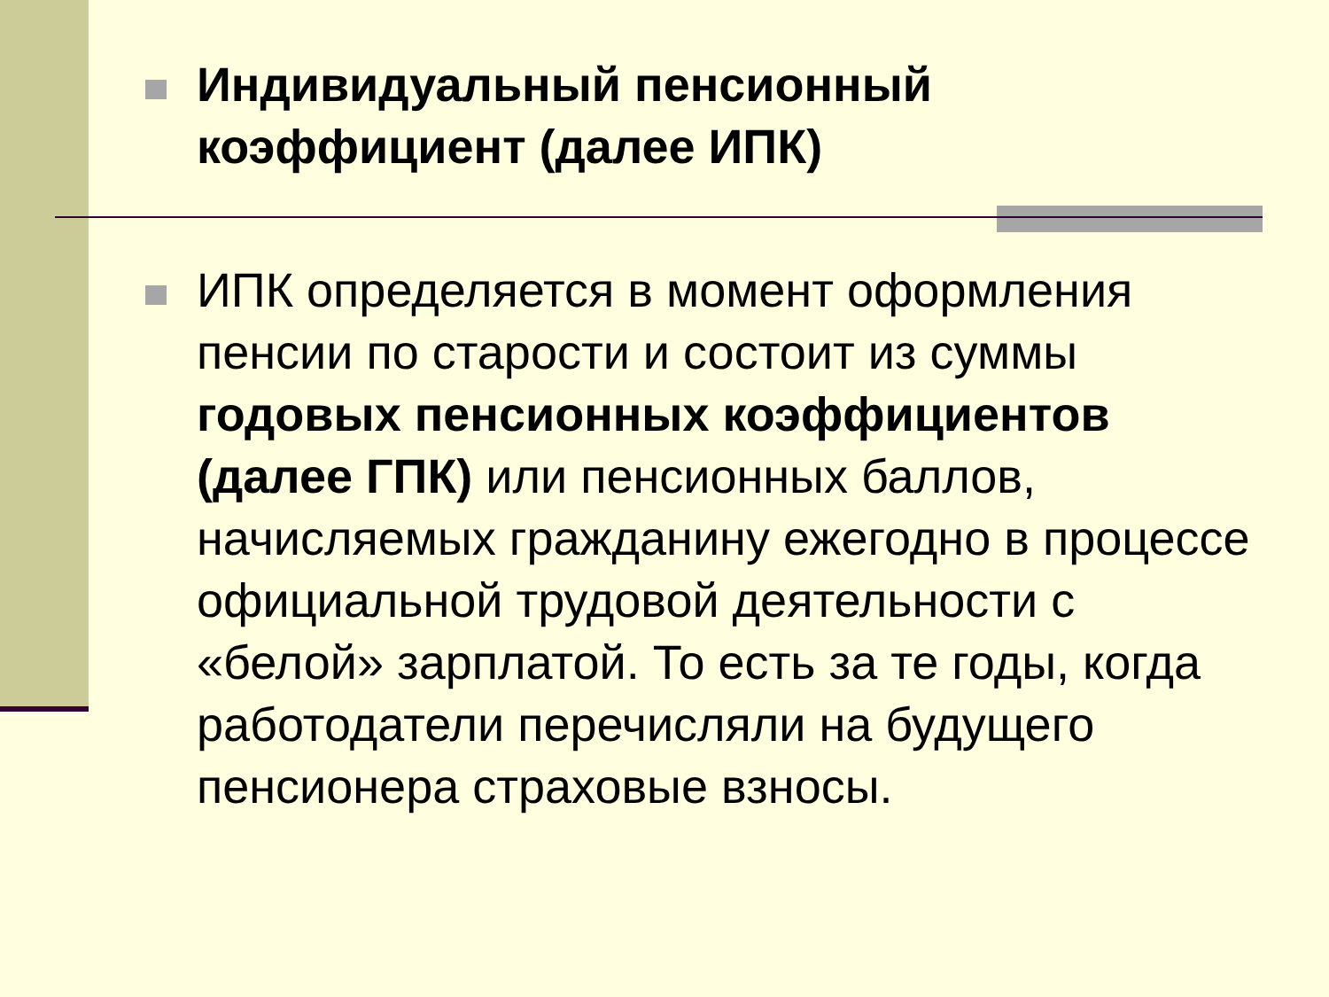Индивидуальный пенсионный коэффициент (далее ИПК)
ИПК определяется в момент оформления пенсии по старости и состоит из суммы годовых пенсионных коэффициентов (далее ГПК) или пенсионных баллов, начисляемых гражданину ежегодно в процессе официальной трудовой деятельности с «белой» зарплатой. То есть за те годы, когда работодатели перечисляли на будущего пенсионера страховые взносы.